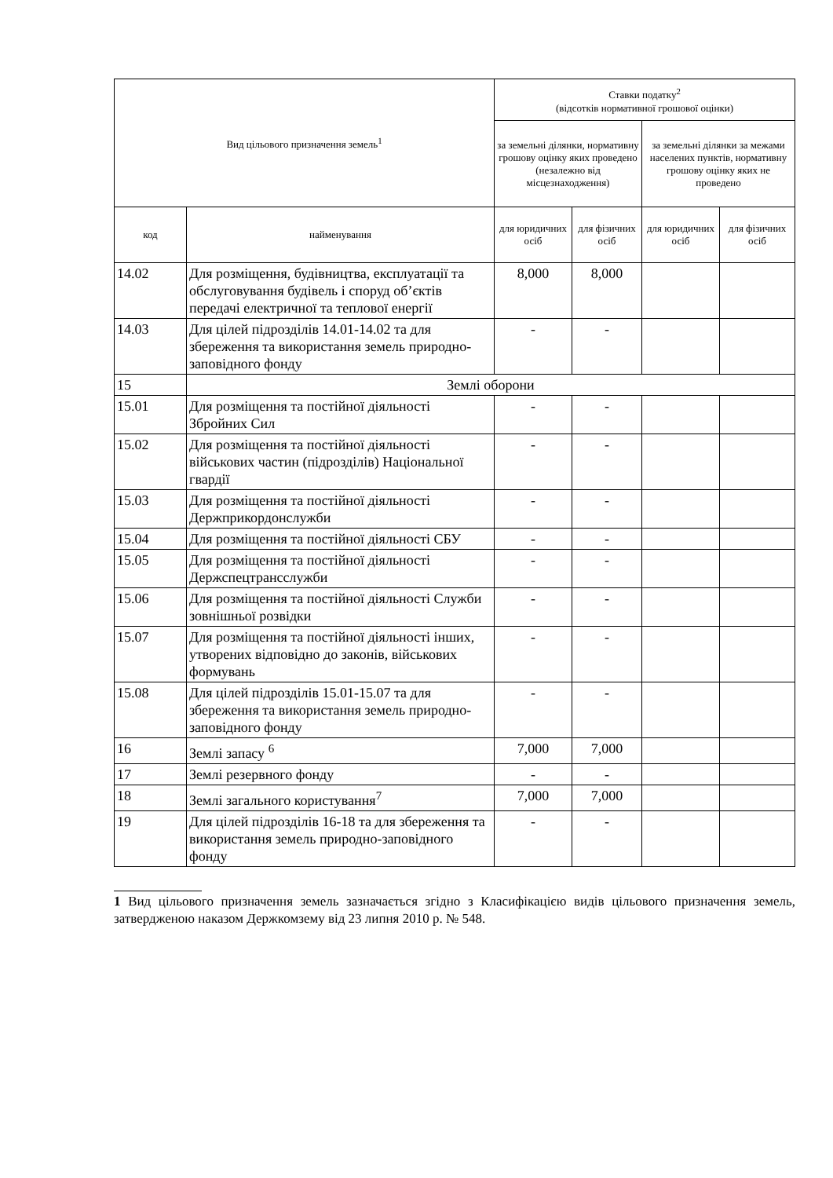| Вид цільового призначення земель<sup>1</sup> | | Ставки податку<sup>2</sup> (відсотків нормативної грошової оцінки) | | | |
| --- | --- | --- | --- | --- | --- |
| | | за земельні ділянки, нормативну грошову оцінку яких проведено (незалежно від місцезнаходження) | | за земельні ділянки за межами населених пунктів, нормативну грошову оцінку яких не проведено | |
| код | найменування | для юридичних осіб | для фізичних осіб | для юридичних осіб | для фізичних осіб |
| 14.02 | Для розміщення, будівництва, експлуатації та обслуговування будівель і споруд об’єктів передачі електричної та теплової енергії | 8,000 | 8,000 | | |
| 14.03 | Для цілей підрозділів 14.01-14.02 та для збереження та використання земель природно-заповідного фонду | - | - | | |
| 15 | Землі оборони | | | | |
| 15.01 | Для розміщення та постійної діяльності Збройних Сил | - | - | | |
| 15.02 | Для розміщення та постійної діяльності військових частин (підрозділів) Національної гвардії | - | - | | |
| 15.03 | Для розміщення та постійної діяльності Держприкордонслужби | - | - | | |
| 15.04 | Для розміщення та постійної діяльності СБУ | - | - | | |
| 15.05 | Для розміщення та постійної діяльності Держспецтрансслужби | - | - | | |
| 15.06 | Для розміщення та постійної діяльності Служби зовнішньої розвідки | - | - | | |
| 15.07 | Для розміщення та постійної діяльності інших, утворених відповідно до законів, військових формувань | - | - | | |
| 15.08 | Для цілей підрозділів 15.01-15.07 та для збереження та використання земель природно-заповідного фонду | - | - | | |
| 16 | Землі запасу <sup>6</sup> | 7,000 | 7,000 | | |
| 17 | Землі резервного фонду | - | - | | |
| 18 | Землі загального користування<sup>7</sup> | 7,000 | 7,000 | | |
| 19 | Для цілей підрозділів 16-18 та для збереження та використання земель природно-заповідного фонду | - | - | | |
1 Вид цільового призначення земель зазначається згідно з Класифікацією видів цільового призначення земель, затвердженою наказом Держкомзему від 23 липня 2010 р. № 548.